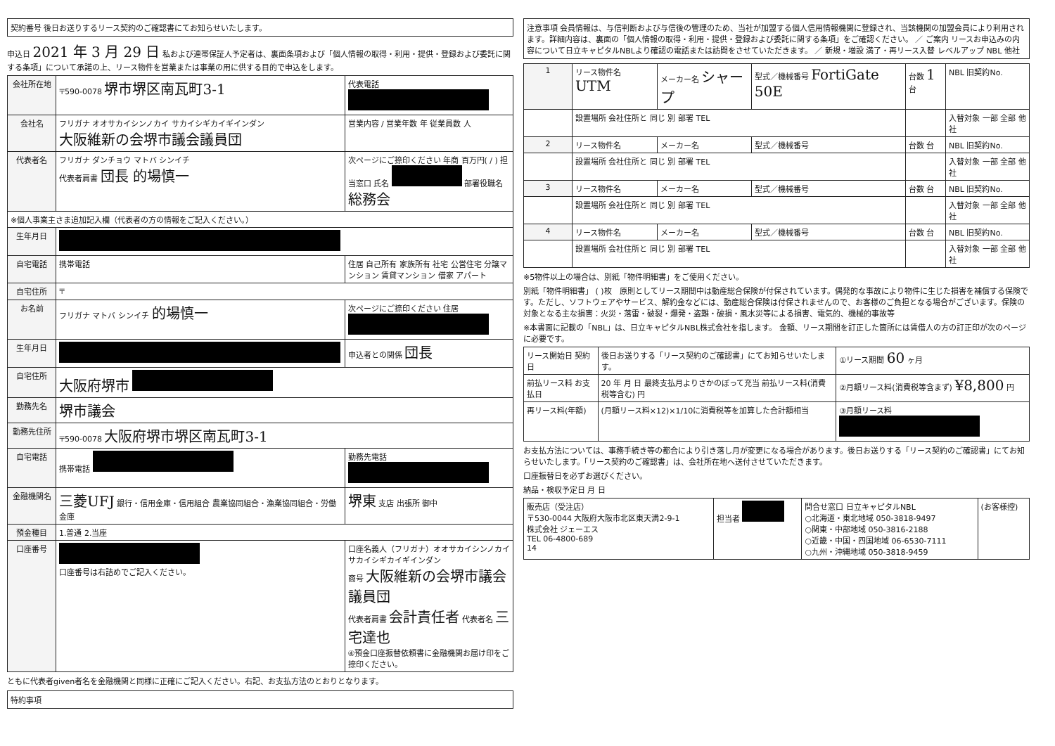契約番号 後日お送りするリース契約のご確認書にてお知らせいたします。
申込日 2021 年 3 月 29 日 私および連帯保証人予定者は、裏面条項および「個人情報の取得・利用・提供・登録および委託に関する条項」について承諾の上、リース物件を営業または事業の用に供する目的で申込をします。
| 会社所在地 | 〒590-0078 堺市堺区南瓦町3-1 | 代表電話 |
| 会社名 | フリガナ オオサカイシンノカイ サカイシギカイギインダン 大阪維新の会堺市議会議員団 | 営業内容 / 営業年数 年 従業員数 人 |
| 代表者名 | フリガナ ダンチョウ マトバ シンイチ 代表者肩書 団長 的場慎一 | 次ページにご捺印ください 年商 百万円( / ) 担当窓口 氏名 部署役職名 総務会 |
| ※個人事業主さま追加記入欄（代表者の方の情報をご記入ください。） | | |
| 生年月日 | | |
| 自宅電話 | 携帯電話 | 住居 自己所有 家族所有 社宅 公営住宅 分譲マンション 賃貸マンション 借家 アパート |
| 自宅住所 | 〒 | |
| お名前 | フリガナ マトバ シンイチ 的場慎一 | 次ページにご捺印ください 住居 |
| 生年月日 | | 申込者との関係 団長 |
| 自宅住所 | 大阪府堺市 | |
| 勤務先名 | 堺市議会 | |
| 勤務先住所 | 〒590-0078 大阪府堺市堺区南瓦町3-1 | |
| 自宅電話 | 携帯電話 | 勤務先電話 |
| 金融機関名 | 三菱UFJ 銀行・信用金庫・信用組合 農業協同組合・漁業協同組合・労働金庫 | 堺東 支店 出張所 御中 |
| 預金種目 | 1.普通 2.当座 | |
| 口座番号 | 口座番号は右詰めでご記入ください。 | 口座名義人（フリガナ）オオサカイシンノカイ サカイシギカイギインダン 商号 大阪維新の会堺市議会議員団 代表者肩書 会計責任者 代表者名 三宅達也 ④預金口座振替依頼書に金融機関お届け印をご捺印ください。 |
ともに代表者given者名を金融機関と同様に正確にご記入ください。右記、お支払方法のとおりとなります。
特約事項
注意事項 会員情報は、与信判断および与信後の管理のため、当社が加盟する個人信用情報機関に登録され、当該機関の加盟会員により利用されます。詳細内容は、裏面の「個人情報の取得・利用・提供・登録および委託に関する条項」をご確認ください。 ／ ご案内 リースお申込みの内容について日立キャピタルNBLより確認の電話または訪問をさせていただきます。 ／ 新規・増設 満了・再リース入替 レベルアップ NBL 他社
| 1 | リース物件名 UTM | メーカー名 シャープ | 型式／機械番号 FortiGate 50E | 台数 1 台 | NBL 旧契約No. |
| | 設置場所 会社住所と 同じ 別 部署 TEL | | | | 入替対象 一部 全部 他社 |
| 2 | リース物件名 | メーカー名 | 型式／機械番号 | 台数 台 | NBL 旧契約No. |
| | 設置場所 会社住所と 同じ 別 部署 TEL | | | | 入替対象 一部 全部 他社 |
| 3 | リース物件名 | メーカー名 | 型式／機械番号 | 台数 台 | NBL 旧契約No. |
| | 設置場所 会社住所と 同じ 別 部署 TEL | | | | 入替対象 一部 全部 他社 |
| 4 | リース物件名 | メーカー名 | 型式／機械番号 | 台数 台 | NBL 旧契約No. |
| | 設置場所 会社住所と 同じ 別 部署 TEL | | | | 入替対象 一部 全部 他社 |
※5物件以上の場合は、別紙「物件明細書」をご使用ください。
別紙「物件明細書」 ( )枚　原則としてリース期間中は動産総合保険が付保されています。偶発的な事故により物件に生じた損害を補償する保険です。ただし、ソフトウェアやサービス、解約金などには、動産総合保険は付保されませんので、お客様のご負担となる場合がございます。保険の対象となる主な損害：火災・落雷・破裂・爆発・盗難・破損・風水災等による損害、電気的、機械的事故等
※本書面に記載の「NBL」は、日立キャピタルNBL株式会社を指します。 金額、リース期間を訂正した箇所には賃借人の方の訂正印が次のページに必要です。
| リース開始日 契約日 | 後日お送りする「リース契約のご確認書」にてお知らせいたします。 | ①リース期間 60 ヶ月 |
| 前払リース料 お支払日 | 20 年 月 日 最終支払月よりさかのぼって充当 前払リース料(消費税等含む) 円 | ②月額リース料(消費税等含まず) ¥8,800 円 |
| 再リース料(年額) | (月額リース料×12)×1/10に消費税等を加算した合計額相当 | ③月額リース料 |
お支払方法については、事務手続き等の都合により引き落し月が変更になる場合があります。後日お送りする「リース契約のご確認書」にてお知らせいたします。「リース契約のご確認書」は、会社所在地へ送付させていただきます。
口座振替日を必ずお選びください。
納品・検収予定日 月 日
| 販売店（受注店） 〒530-0044 大阪府大阪市北区東天満2-9-1 株式会社 ジェーエス TEL 06-4800-689 14 | 担当者 | 問合せ窓口 日立キャピタルNBL ○北海道・東北地域 050-3818-9497 ○関東・中部地域 050-3816-2188 ○近畿・中国・四国地域 06-6530-7111 ○九州・沖縄地域 050-3818-9459 | (お客様控) |